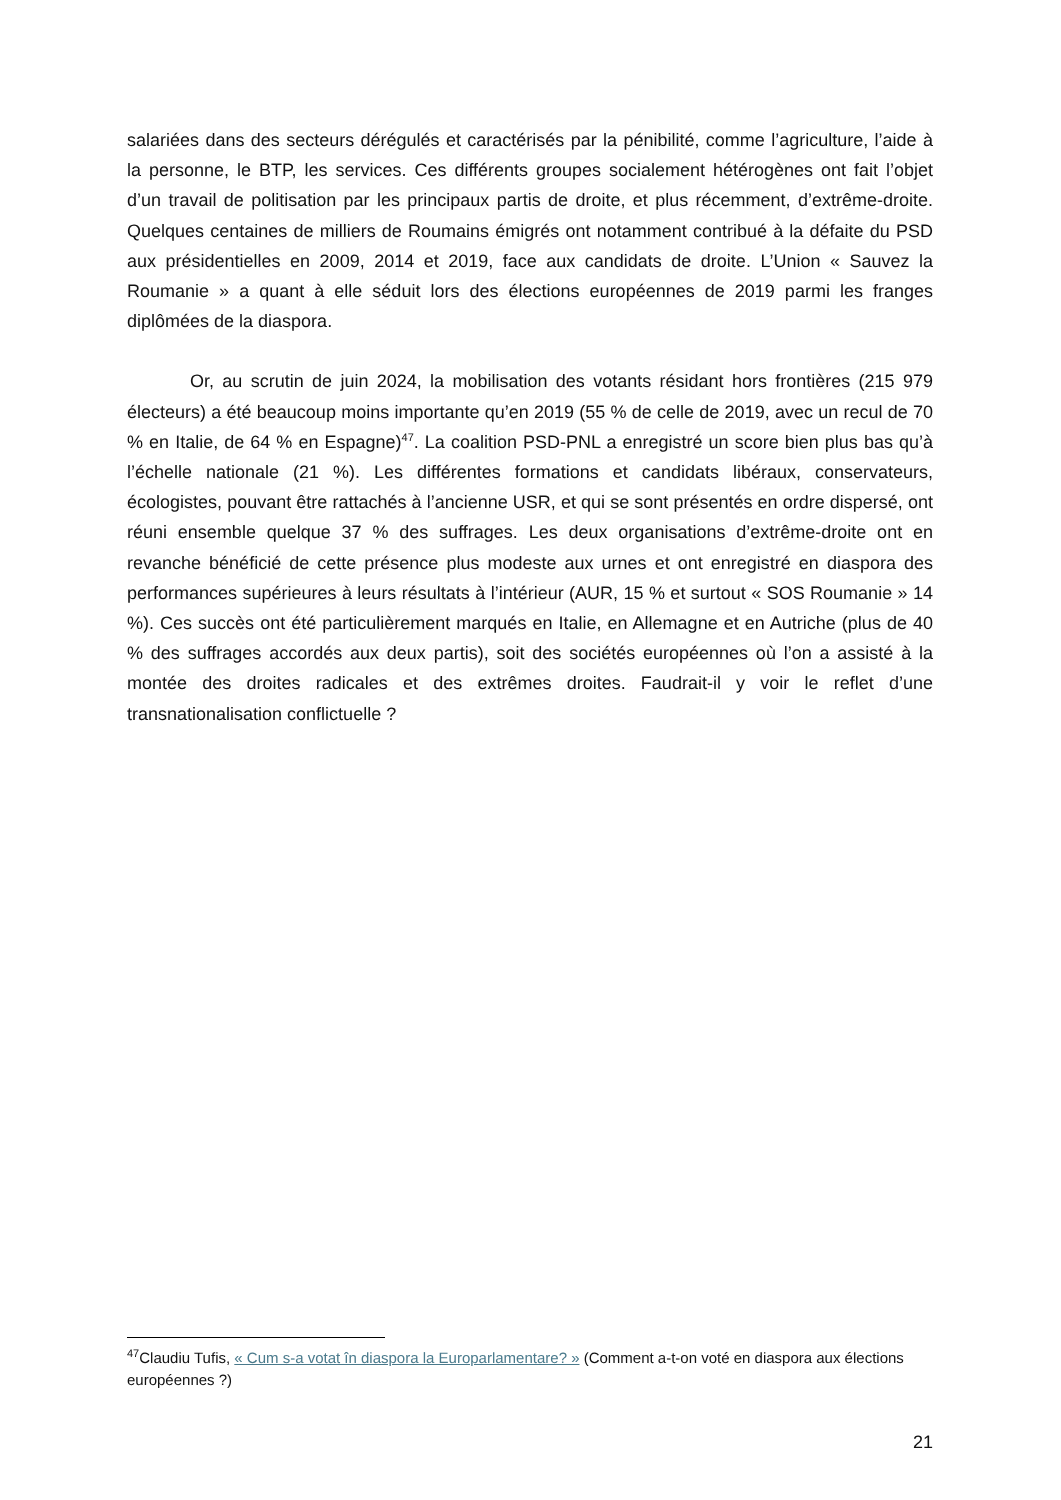salariées dans des secteurs dérégulés et caractérisés par la pénibilité, comme l’agriculture, l’aide à la personne, le BTP, les services. Ces différents groupes socialement hétérogènes ont fait l’objet d’un travail de politisation par les principaux partis de droite, et plus récemment, d’extrême-droite. Quelques centaines de milliers de Roumains émigrés ont notamment contribué à la défaite du PSD aux présidentielles en 2009, 2014 et 2019, face aux candidats de droite. L’Union « Sauvez la Roumanie » a quant à elle séduit lors des élections européennes de 2019 parmi les franges diplômées de la diaspora.
Or, au scrutin de juin 2024, la mobilisation des votants résidant hors frontières (215 979 électeurs) a été beaucoup moins importante qu’en 2019 (55 % de celle de 2019, avec un recul de 70 % en Italie, de 64 % en Espagne)<sup>47</sup>. La coalition PSD-PNL a enregistré un score bien plus bas qu’à l’échelle nationale (21 %). Les différentes formations et candidats libéraux, conservateurs, écologistes, pouvant être rattachés à l’ancienne USR, et qui se sont présentés en ordre dispersé, ont réuni ensemble quelque 37 % des suffrages. Les deux organisations d’extrême-droite ont en revanche bénéficié de cette présence plus modeste aux urnes et ont enregistré en diaspora des performances supérieures à leurs résultats à l’intérieur (AUR, 15 % et surtout « SOS Roumanie » 14 %). Ces succès ont été particulièrement marqués en Italie, en Allemagne et en Autriche (plus de 40 % des suffrages accordés aux deux partis), soit des sociétés européennes où l’on a assisté à la montée des droites radicales et des extrêmes droites. Faudrait-il y voir le reflet d’une transnationalisation conflictuelle ?
<sup>47</sup> Claudiu Tufis, « Cum s-a votat în diaspora la Europarlamentare? » (Comment a-t-on voté en diaspora aux élections européennes ?)
21